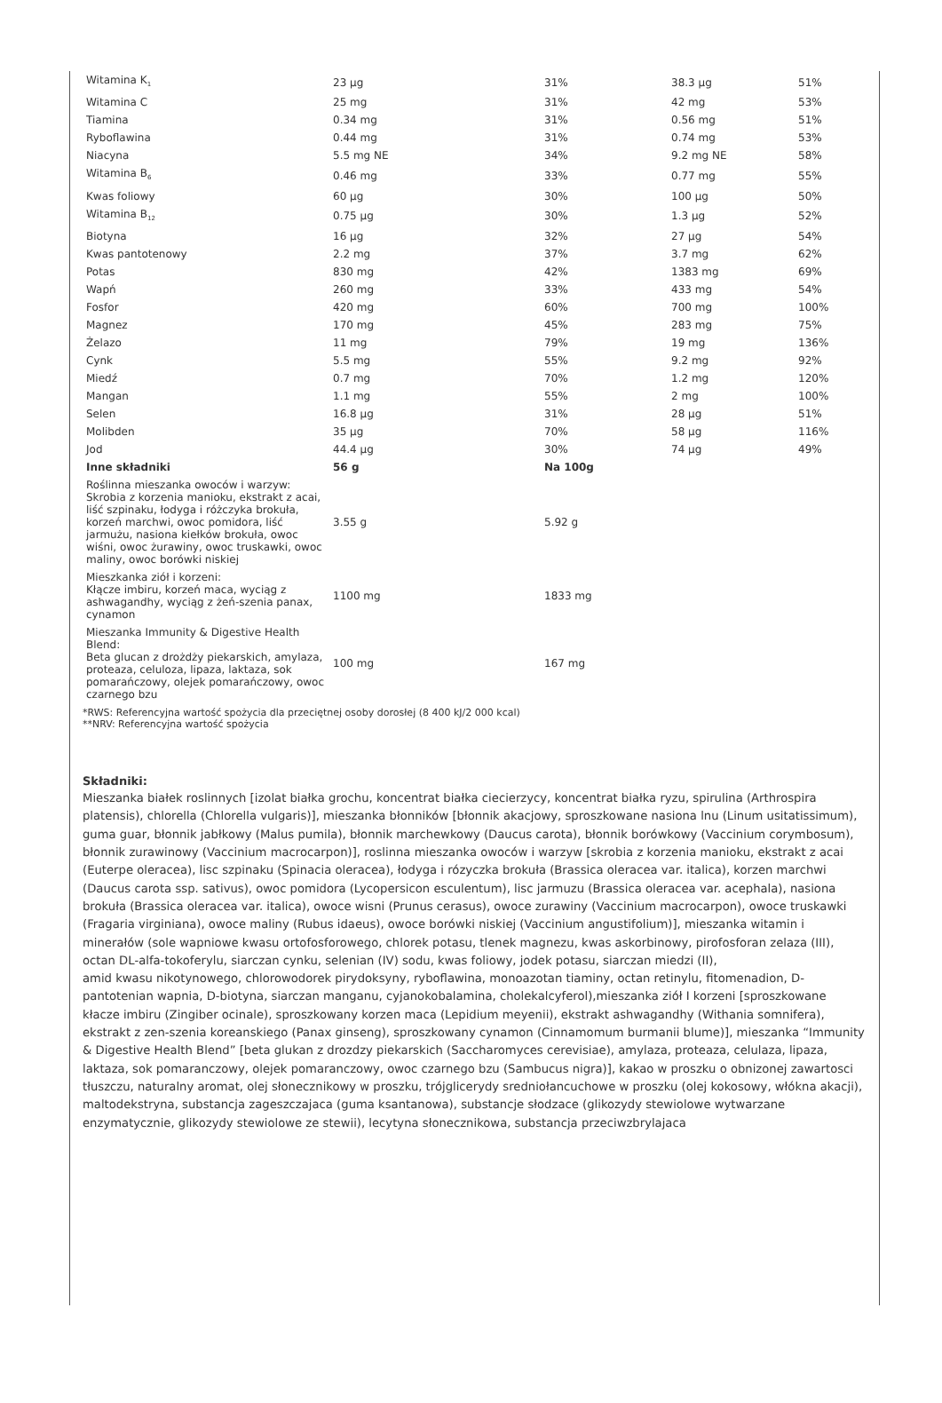| Witamina K<sub>1</sub> | 23 µg | 31% | 38.3 µg | 51% |
| Witamina C | 25 mg | 31% | 42 mg | 53% |
| Tiamina | 0.34 mg | 31% | 0.56 mg | 51% |
| Ryboflawina | 0.44 mg | 31% | 0.74 mg | 53% |
| Niacyna | 5.5 mg NE | 34% | 9.2 mg NE | 58% |
| Witamina B<sub>6</sub> | 0.46 mg | 33% | 0.77 mg | 55% |
| Kwas foliowy | 60 µg | 30% | 100 µg | 50% |
| Witamina B<sub>12</sub> | 0.75 µg | 30% | 1.3 µg | 52% |
| Biotyna | 16 µg | 32% | 27 µg | 54% |
| Kwas pantotenowy | 2.2 mg | 37% | 3.7 mg | 62% |
| Potas | 830 mg | 42% | 1383 mg | 69% |
| Wapń | 260 mg | 33% | 433 mg | 54% |
| Fosfor | 420 mg | 60% | 700 mg | 100% |
| Magnez | 170 mg | 45% | 283 mg | 75% |
| Żelazo | 11 mg | 79% | 19 mg | 136% |
| Cynk | 5.5 mg | 55% | 9.2 mg | 92% |
| Miedź | 0.7 mg | 70% | 1.2 mg | 120% |
| Mangan | 1.1 mg | 55% | 2 mg | 100% |
| Selen | 16.8 µg | 31% | 28 µg | 51% |
| Molibden | 35 µg | 70% | 58 µg | 116% |
| Jod | 44.4 µg | 30% | 74 µg | 49% |
| Inne składniki | 56 g | Na 100g | | |
| Roślinna mieszanka owoców i warzyw: Skrobia z korzenia manioku, ekstrakt z acai, liść szpinaku, łodyga i różczyka brokuła, korzeń marchwi, owoc pomidora, liść jarmużu, nasiona kiełków brokuła, owoc wiśni, owoc żurawiny, owoc truskawki, owoc maliny, owoc borówki niskiej | 3.55 g | 5.92 g | | |
| Mieszkanka ziół i korzeni: Kłącze imbiru, korzeń maca, wyciąg z ashwagandhy, wyciąg z żeń-szenia panax, cynamon | 1100 mg | 1833 mg | | |
| Mieszanka Immunity & Digestive Health Blend: Beta glucan z drożdży piekarskich, amylaza, proteaza, celuloza, lipaza, laktaza, sok pomarańczowy, olejek pomarańczowy, owoc czarnego bzu | 100 mg | 167 mg | | |
*RWS: Referencyjna wartość spożycia dla przeciętnej osoby dorosłej (8 400 kJ/2 000 kcal)
**NRV: Referencyjna wartość spożycia
Składniki:
Mieszanka białek roslinnych [izolat białka grochu, koncentrat białka ciecierzycy, koncentrat białka ryzu, spirulina (Arthrospira platensis), chlorella (Chlorella vulgaris)], mieszanka błonników [błonnik akacjowy, sproszkowane nasiona lnu (Linum usitatissimum), guma guar, błonnik jabłkowy (Malus pumila), błonnik marchewkowy (Daucus carota), błonnik borówkowy (Vaccinium corymbosum), błonnik zurawinowy (Vaccinium macrocarpon)], roslinna mieszanka owoców i warzyw [skrobia z korzenia manioku, ekstrakt z acai (Euterpe oleracea), lisc szpinaku (Spinacia oleracea), łodyga i rózyczka brokuła (Brassica oleracea var. italica), korzen marchwi (Daucus carota ssp. sativus), owoc pomidora (Lycopersicon esculentum), lisc jarmuzu (Brassica oleracea var. acephala), nasiona brokuła (Brassica oleracea var. italica), owoce wisni (Prunus cerasus), owoce zurawiny (Vaccinium macrocarpon), owoce truskawki (Fragaria virginiana), owoce maliny (Rubus idaeus), owoce borówki niskiej (Vaccinium angustifolium)], mieszanka witamin i minerałów (sole wapniowe kwasu ortofosforowego, chlorek potasu, tlenek magnezu, kwas askorbinowy, pirofosforan zelaza (III), octan DL-alfa-tokoferylu, siarczan cynku, selenian (IV) sodu, kwas foliowy, jodek potasu, siarczan miedzi (II),
amid kwasu nikotynowego, chlorowodorek pirydoksyny, ryboflawina, monoazotan tiaminy, octan retinylu, fitomenadion, D-pantotenian wapnia, D-biotyna, siarczan manganu, cyjanokobalamina, cholekalcyferol),mieszanka ziół I korzeni [sproszkowane kłacze imbiru (Zingiber ocinale), sproszkowany korzen maca (Lepidium meyenii), ekstrakt ashwagandhy (Withania somnifera), ekstrakt z zen-szenia koreanskiego (Panax ginseng), sproszkowany cynamon (Cinnamomum burmanii blume)], mieszanka “Immunity & Digestive Health Blend” [beta glukan z drozdzy piekarskich (Saccharomyces cerevisiae), amylaza, proteaza, celulaza, lipaza, laktaza, sok pomaranczowy, olejek pomaranczowy, owoc czarnego bzu (Sambucus nigra)], kakao w proszku o obnizonej zawartosci tłuszczu, naturalny aromat, olej słonecznikowy w proszku, trójglicerydy sredniołancuchowe w proszku (olej kokosowy, włókna akacji), maltodekstryna, substancja zageszczajaca (guma ksantanowa), substancje słodzace (glikozydy stewiolowe wytwarzane enzymatycznie, glikozydy stewiolowe ze stewii), lecytyna słonecznikowa, substancja przeciwzbrylajaca